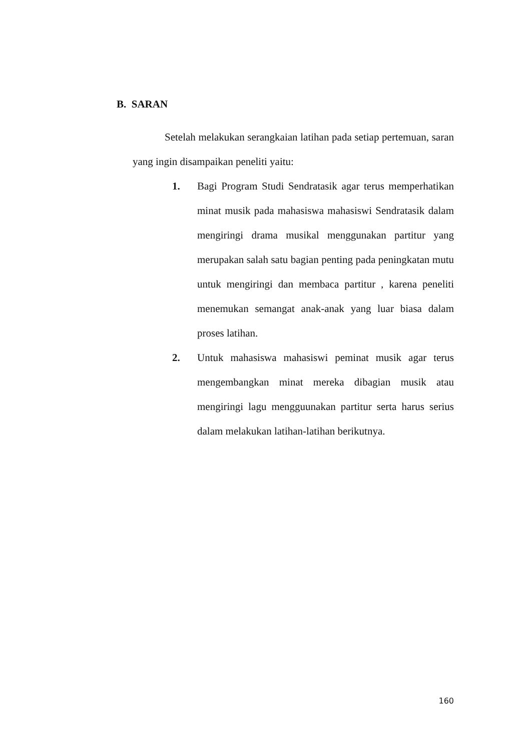B. SARAN
Setelah melakukan serangkaian latihan pada setiap pertemuan, saran yang ingin disampaikan peneliti yaitu:
1. Bagi Program Studi Sendratasik agar terus memperhatikan minat musik pada mahasiswa mahasiswi Sendratasik dalam mengiringi drama musikal menggunakan partitur yang merupakan salah satu bagian penting pada peningkatan mutu untuk mengiringi dan membaca partitur , karena peneliti menemukan semangat anak-anak yang luar biasa dalam proses latihan.
2. Untuk mahasiswa mahasiswi peminat musik agar terus mengembangkan minat mereka dibagian musik atau mengiringi lagu mengguunakan partitur serta harus serius dalam melakukan latihan-latihan berikutnya.
160